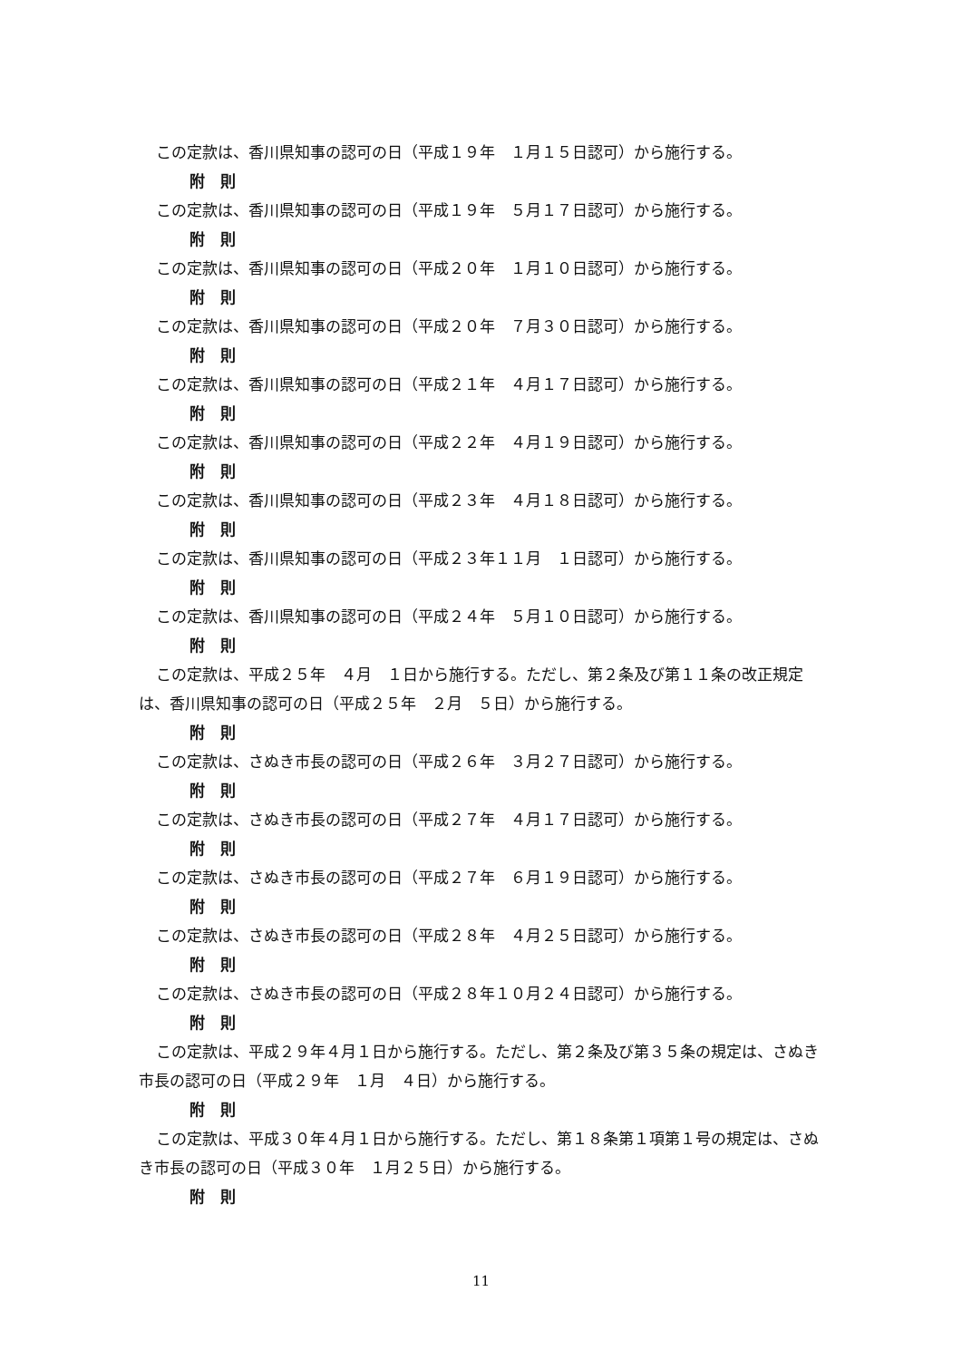この定款は、香川県知事の認可の日（平成１９年　１月１５日認可）から施行する。
附　則
この定款は、香川県知事の認可の日（平成１９年　５月１７日認可）から施行する。
附　則
この定款は、香川県知事の認可の日（平成２０年　１月１０日認可）から施行する。
附　則
この定款は、香川県知事の認可の日（平成２０年　７月３０日認可）から施行する。
附　則
この定款は、香川県知事の認可の日（平成２１年　４月１７日認可）から施行する。
附　則
この定款は、香川県知事の認可の日（平成２２年　４月１９日認可）から施行する。
附　則
この定款は、香川県知事の認可の日（平成２３年　４月１８日認可）から施行する。
附　則
この定款は、香川県知事の認可の日（平成２３年１１月　１日認可）から施行する。
附　則
この定款は、香川県知事の認可の日（平成２４年　５月１０日認可）から施行する。
附　則
この定款は、平成２５年　４月　１日から施行する。ただし、第２条及び第１１条の改正規定は、香川県知事の認可の日（平成２５年　２月　５日）から施行する。
附　則
この定款は、さぬき市長の認可の日（平成２６年　３月２７日認可）から施行する。
附　則
この定款は、さぬき市長の認可の日（平成２７年　４月１７日認可）から施行する。
附　則
この定款は、さぬき市長の認可の日（平成２７年　６月１９日認可）から施行する。
附　則
この定款は、さぬき市長の認可の日（平成２８年　４月２５日認可）から施行する。
附　則
この定款は、さぬき市長の認可の日（平成２８年１０月２４日認可）から施行する。
附　則
この定款は、平成２９年４月１日から施行する。ただし、第２条及び第３５条の規定は、さぬき市長の認可の日（平成２９年　１月　４日）から施行する。
附　則
この定款は、平成３０年４月１日から施行する。ただし、第１８条第１項第１号の規定は、さぬき市長の認可の日（平成３０年　１月２５日）から施行する。
附　則
11